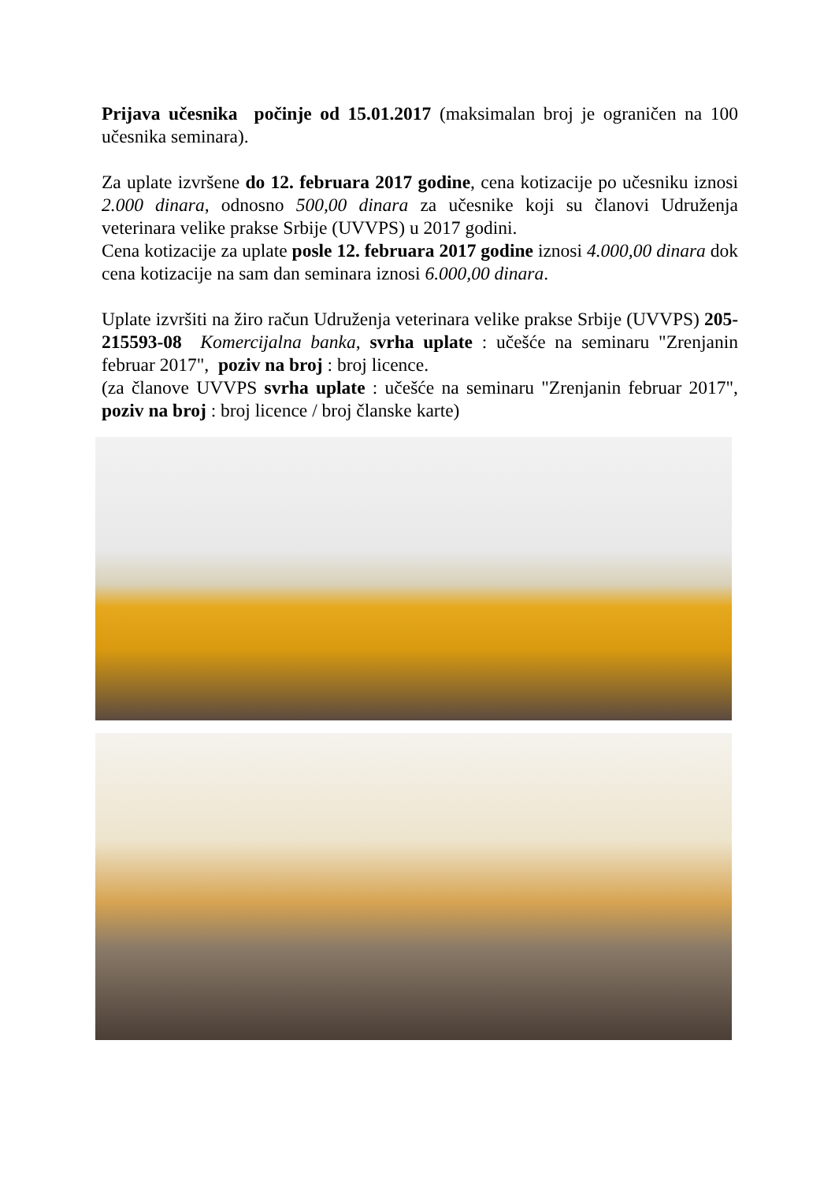Prijava učesnika počinje od 15.01.2017 (maksimalan broj je ograničen na 100 učesnika seminara).
Za uplate izvršene do 12. februara 2017 godine, cena kotizacije po učesniku iznosi 2.000 dinara, odnosno 500,00 dinara za učesnike koji su članovi Udruženja veterinara velike prakse Srbije (UVVPS) u 2017 godini.
Cena kotizacije za uplate posle 12. februara 2017 godine iznosi 4.000,00 dinara dok cena kotizacije na sam dan seminara iznosi 6.000,00 dinara.
Uplate izvršiti na žiro račun Udruženja veterinara velike prakse Srbije (UVVPS) 205-215593-08 Komercijalna banka, svrha uplate : učešće na seminaru "Zrenjanin februar 2017", poziv na broj : broj licence.
(za članove UVVPS svrha uplate : učešće na seminaru "Zrenjanin februar 2017", poziv na broj : broj licence / broj članske karte)